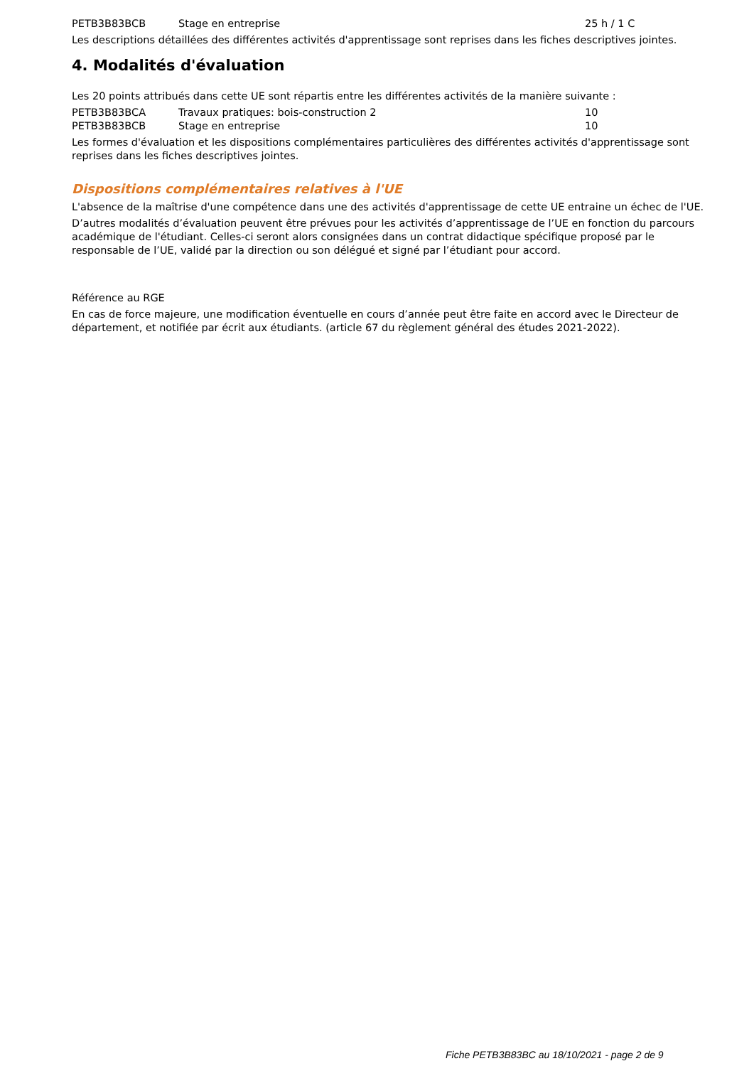| PETB3B83BCB | Stage en entreprise | 25 h / 1 C |
Les descriptions détaillées des différentes activités d'apprentissage sont reprises dans les fiches descriptives jointes.
4. Modalités d'évaluation
Les 20 points attribués dans cette UE sont répartis entre les différentes activités de la manière suivante :
| PETB3B83BCA | Travaux pratiques: bois-construction 2 | 10 |
| PETB3B83BCB | Stage en entreprise | 10 |
Les formes d'évaluation et les dispositions complémentaires particulières des différentes activités d'apprentissage sont reprises dans les fiches descriptives jointes.
Dispositions complémentaires relatives à l'UE
L'absence de la maîtrise d'une compétence dans une des activités d'apprentissage de cette UE entraine un échec de l'UE.
D’autres modalités d’évaluation peuvent être prévues pour les activités d’apprentissage de l’UE en fonction du parcours académique de l'étudiant. Celles-ci seront alors consignées dans un contrat didactique spécifique proposé par le responsable de l’UE, validé par la direction ou son délégué et signé par l’étudiant pour accord.
Référence au RGE
En cas de force majeure, une modification éventuelle en cours d’année peut être faite en accord avec le Directeur de département, et notifiée par écrit aux étudiants. (article 67 du règlement général des études 2021-2022).
Fiche PETB3B83BC au 18/10/2021 - page 2 de 9